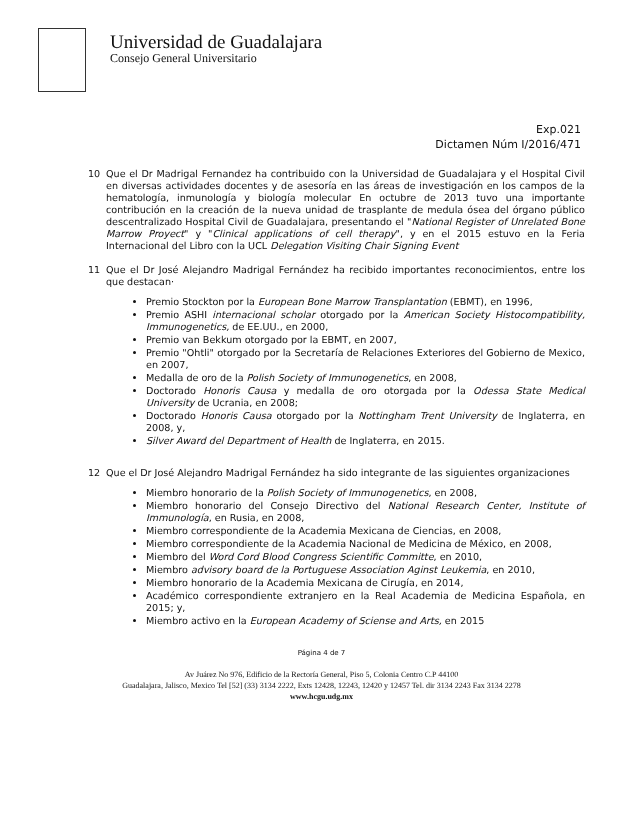Universidad de Guadalajara
Consejo General Universitario
Exp.021
Dictamen Núm I/2016/471
10 Que el Dr Madrigal Fernandez ha contribuido con la Universidad de Guadalajara y el Hospital Civil en diversas actividades docentes y de asesoría en las áreas de investigación en los campos de la hematología, inmunología y biología molecular En octubre de 2013 tuvo una importante contribución en la creación de la nueva unidad de trasplante de medula ósea del órgano público descentralizado Hospital Civil de Guadalajara, presentando el "National Register of Unrelated Bone Marrow Proyect" y "Clinical applications of cell therapy", y en el 2015 estuvo en la Feria Internacional del Libro con la UCL Delegation Visiting Chair Signing Event
11 Que el Dr José Alejandro Madrigal Fernández ha recibido importantes reconocimientos, entre los que destacan·
Premio Stockton por la European Bone Marrow Transplantation (EBMT), en 1996,
Premio ASHI internacional scholar otorgado por la American Society Histocompatibility, Immunogenetics, de EE.UU., en 2000,
Premio van Bekkum otorgado por la EBMT, en 2007,
Premio "Ohtli" otorgado por la Secretaría de Relaciones Exteriores del Gobierno de Mexico, en 2007,
Medalla de oro de la Polish Society of Immunogenetics, en 2008,
Doctorado Honoris Causa y medalla de oro otorgada por la Odessa State Medical University de Ucrania, en 2008;
Doctorado Honoris Causa otorgado por la Nottingham Trent University de Inglaterra, en 2008, y,
Silver Award del Department of Health de Inglaterra, en 2015.
12 Que el Dr José Alejandro Madrigal Fernández ha sido integrante de las siguientes organizaciones
Miembro honorario de la Polish Society of Immunogenetics, en 2008,
Miembro honorario del Consejo Directivo del National Research Center, Institute of Immunología, en Rusia, en 2008,
Miembro correspondiente de la Academia Mexicana de Ciencias, en 2008,
Miembro correspondiente de la Academia Nacional de Medicina de México, en 2008,
Miembro del Word Cord Blood Congress Scientific Committe, en 2010,
Miembro advisory board de la Portuguese Association Aginst Leukemia, en 2010,
Miembro honorario de la Academia Mexicana de Cirugía, en 2014,
Académico correspondiente extranjero en la Real Academia de Medicina Española, en 2015; y,
Miembro activo en la European Academy of Sciense and Arts, en 2015
Página 4 de 7
Av Juárez No 976, Edificio de la Rectoría General, Piso 5, Colonia Centro C.P 44100
Guadalajara, Jalisco, Mexico Tel [52] (33) 3134 2222, Exts 12428, 12243, 12420 y 12457 Tel. dir 3134 2243 Fax 3134 2278
www.hcgu.udg.mx